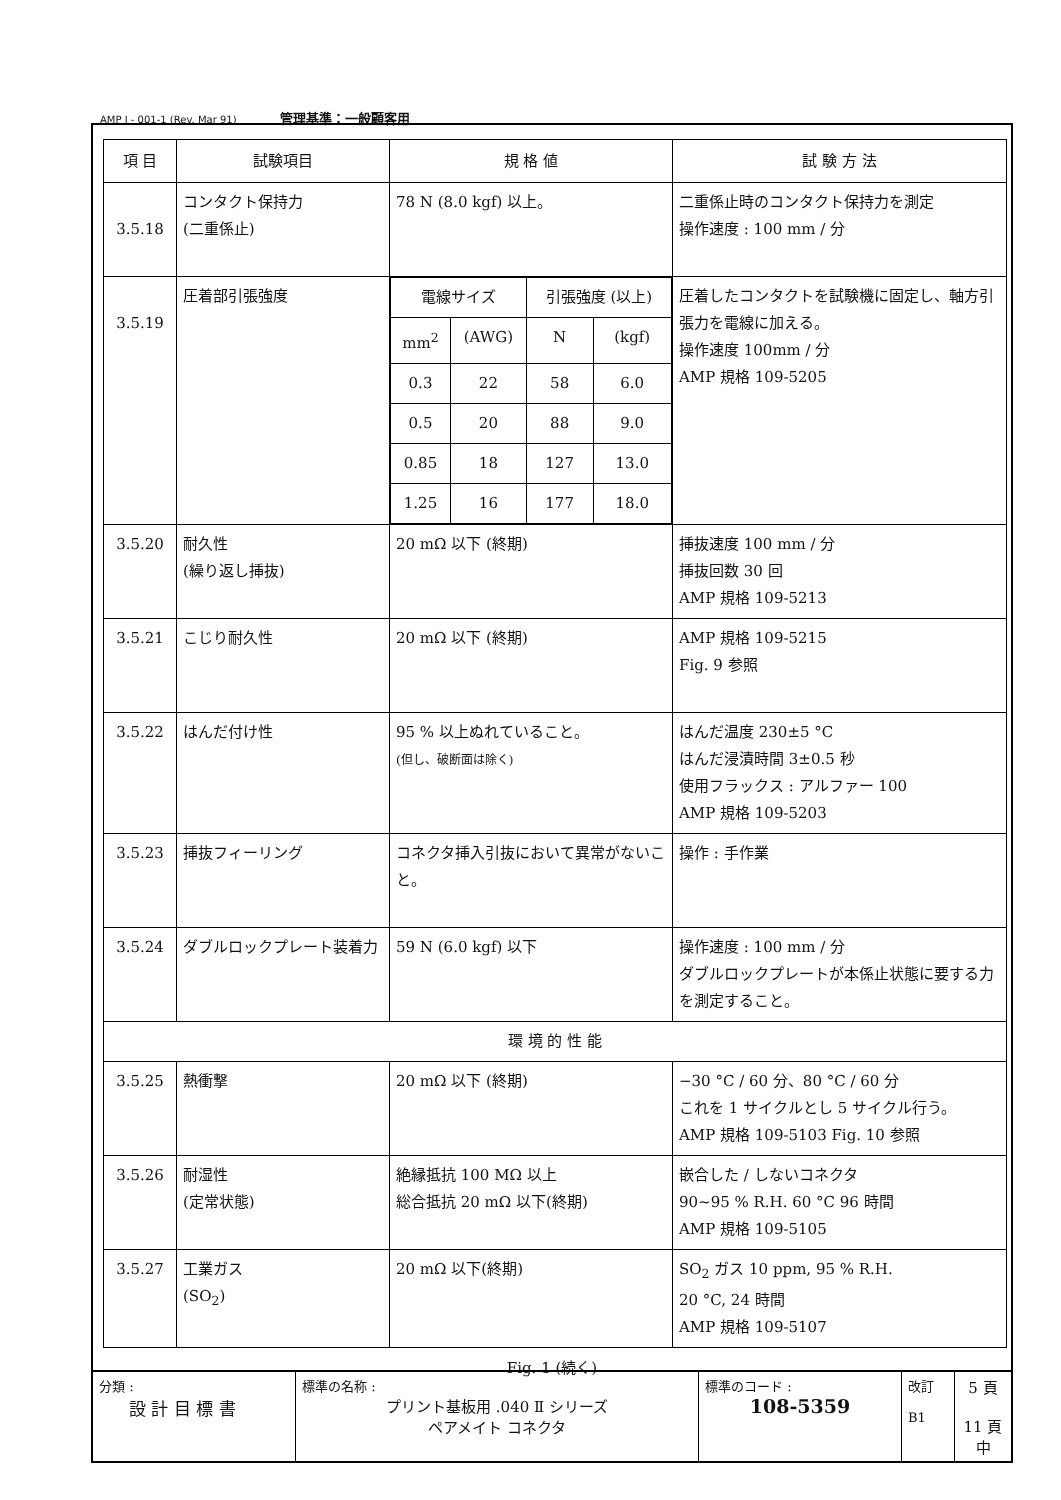AMP J - 001-1 (Rev. Mar 91) 管理基準：一般顧客用
| 項 目 | 試験項目 | 規 格 値 | 試 験 方 法 |
| --- | --- | --- | --- |
| 3.5.18 | コンタクト保持力 (二重係止) | 78 N (8.0 kgf) 以上。 | 二重係止時のコンタクト保持力を測定 操作速度 : 100 mm / 分 |
| 3.5.19 | 圧着部引張強度 | / 電線サイズ / / 引張強度 (以上) / / / mm<sup>2</sup> / (AWG) / N / (kgf) / / 0.3 / 22 / 58 / 6.0 / / 0.5 / 20 / 88 / 9.0 / / 0.85 / 18 / 127 / 13.0 / / 1.25 / 16 / 177 / 18.0 / | 圧着したコンタクトを試験機に固定し、軸方引張力を電線に加える。 操作速度 100mm / 分 AMP 規格 109-5205 |
| 3.5.20 | 耐久性 (繰り返し挿抜) | 20 mΩ 以下 (終期) | 挿抜速度 100 mm / 分 挿抜回数 30 回 AMP 規格 109-5213 |
| 3.5.21 | こじり耐久性 | 20 mΩ 以下 (終期) | AMP 規格 109-5215 Fig. 9 参照 |
| 3.5.22 | はんだ付け性 | 95 % 以上ぬれていること。 (但し、破断面は除く) | はんだ温度 230±5 °C はんだ浸漬時間 3±0.5 秒 使用フラックス : アルファー 100 AMP 規格 109-5203 |
| 3.5.23 | 挿抜フィーリング | コネクタ挿入引抜において異常がないこと。 | 操作 : 手作業 |
| 3.5.24 | ダブルロックプレート装着力 | 59 N (6.0 kgf) 以下 | 操作速度 : 100 mm / 分 ダブルロックプレートが本係止状態に要する力を測定すること。 |
| 環 境 的 性 能 | | | |
| 3.5.25 | 熱衝撃 | 20 mΩ 以下 (終期) | −30 °C / 60 分、80 °C / 60 分 これを 1 サイクルとし 5 サイクル行う。 AMP 規格 109-5103 Fig. 10 参照 |
| 3.5.26 | 耐湿性 (定常状態) | 絶縁抵抗 100 MΩ 以上 総合抵抗 20 mΩ 以下(終期) | 嵌合した / しないコネクタ 90~95 % R.H. 60 °C 96 時間 AMP 規格 109-5105 |
| 3.5.27 | 工業ガス (SO<sub>2</sub>) | 20 mΩ 以下(終期) | SO<sub>2</sub> ガス 10 ppm, 95 % R.H. 20 °C, 24 時間 AMP 規格 109-5107 |
Fig. 1 (続く)
| 分類 : 設 計 目 標 書 | 標準の名称 : プリント基板用 .040 Ⅱ シリーズ ペアメイト コネクタ | 標準のコード : 108-5359 | 改訂 B1 | 5 頁 11 頁中 |